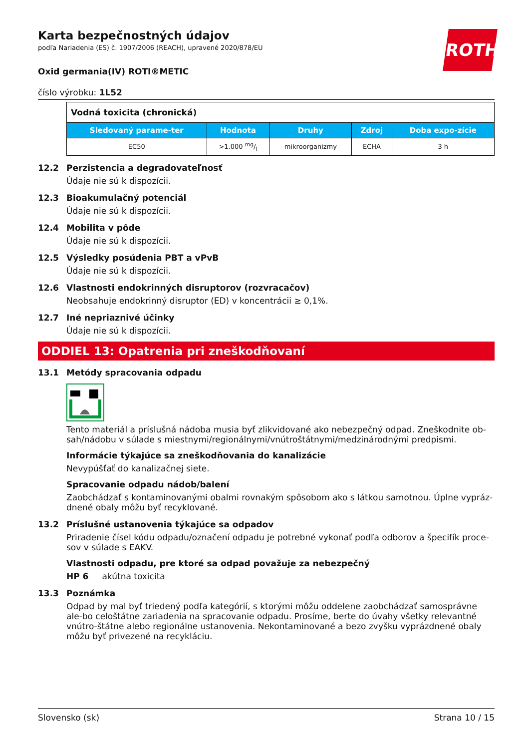ROTH
Karta bezpečnostných údajov
podľa Nariadenia (ES) č. 1907/2006 (REACH), upravené 2020/878/EU
Oxid germania(IV) ROTI®METIC
číslo výrobku: 1L52
| Vodná toxicita (chronická) | | | | |
| Sledovaný parame-ter | Hodnota | Druhy | Zdroj | Doba expo-zície |
| EC50 | >1.000 mg/l | mikroorganizmy | ECHA | 3 h |
12.2 Perzistencia a degradovateľnosť
Údaje nie sú k dispozícii.
12.3 Bioakumulačný potenciál
Údaje nie sú k dispozícii.
12.4 Mobilita v pôde
Údaje nie sú k dispozícii.
12.5 Výsledky posúdenia PBT a vPvB
Údaje nie sú k dispozícii.
12.6 Vlastnosti endokrinných disruptorov (rozvracačov)
Neobsahuje endokrinný disruptor (ED) v koncentrácii ≥ 0,1%.
12.7 Iné nepriaznivé účinky
Údaje nie sú k dispozícii.
ODDIEL 13: Opatrenia pri zneškodňovaní
13.1 Metódy spracovania odpadu
Tento materiál a príslušná nádoba musia byť zlikvidované ako nebezpečný odpad. Zneškodnite ob-sah/nádobu v súlade s miestnymi/regionálnymi/vnútroštátnymi/medzinárodnými predpismi.
Informácie týkajúce sa zneškodňovania do kanalizácie
Nevypúšťať do kanalizačnej siete.
Spracovanie odpadu nádob/balení
Zaobchádzať s kontaminovanými obalmi rovnakým spôsobom ako s látkou samotnou. Úplne vypráz-dnené obaly môžu byť recyklované.
13.2 Príslušné ustanovenia týkajúce sa odpadov
Priradenie čísel kódu odpadu/označení odpadu je potrebné vykonať podľa odborov a špecifík proce-sov v súlade s EAKV.
Vlastnosti odpadu, pre ktoré sa odpad považuje za nebezpečný
HP 6 akútna toxicita
13.3 Poznámka
Odpad by mal byť triedený podľa kategórií, s ktorými môžu oddelene zaobchádzať samosprávne ale-bo celoštátne zariadenia na spracovanie odpadu. Prosíme, berte do úvahy všetky relevantné vnútro-štátne alebo regionálne ustanovenia. Nekontaminované a bezo zvyšku vyprázdnené obaly môžu byť privezené na recykláciu.
Slovensko (sk) Strana 10 / 15